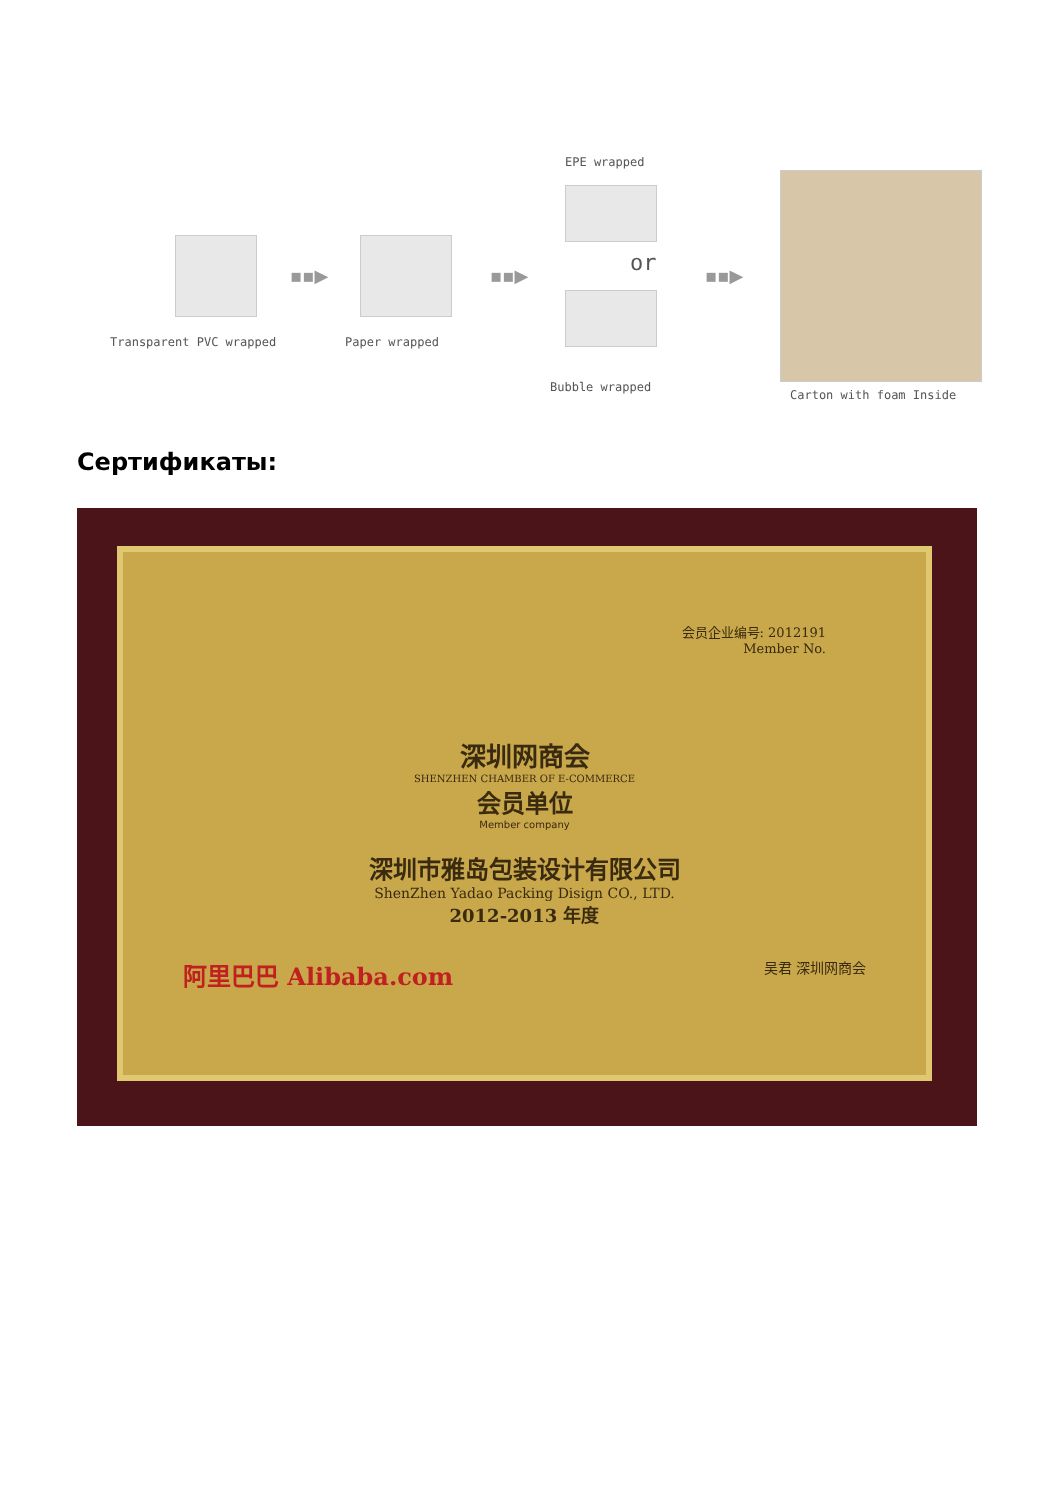▪▪▶ ▪▪▶
EPE wrapped
or ▪▪▶
Transparent PVC wrapped Paper wrapped
Bubble wrapped
Carton with foam Inside
Сертификаты:
会员企业编号: 2012191
Member No.
深圳网商会
SHENZHEN CHAMBER OF E-COMMERCE
会员单位
Member company
深圳市雅岛包装设计有限公司
ShenZhen Yadao Packing Disign CO., LTD.
2012-2013 年度
阿里巴巴 Alibaba.com 吴君 深圳网商会